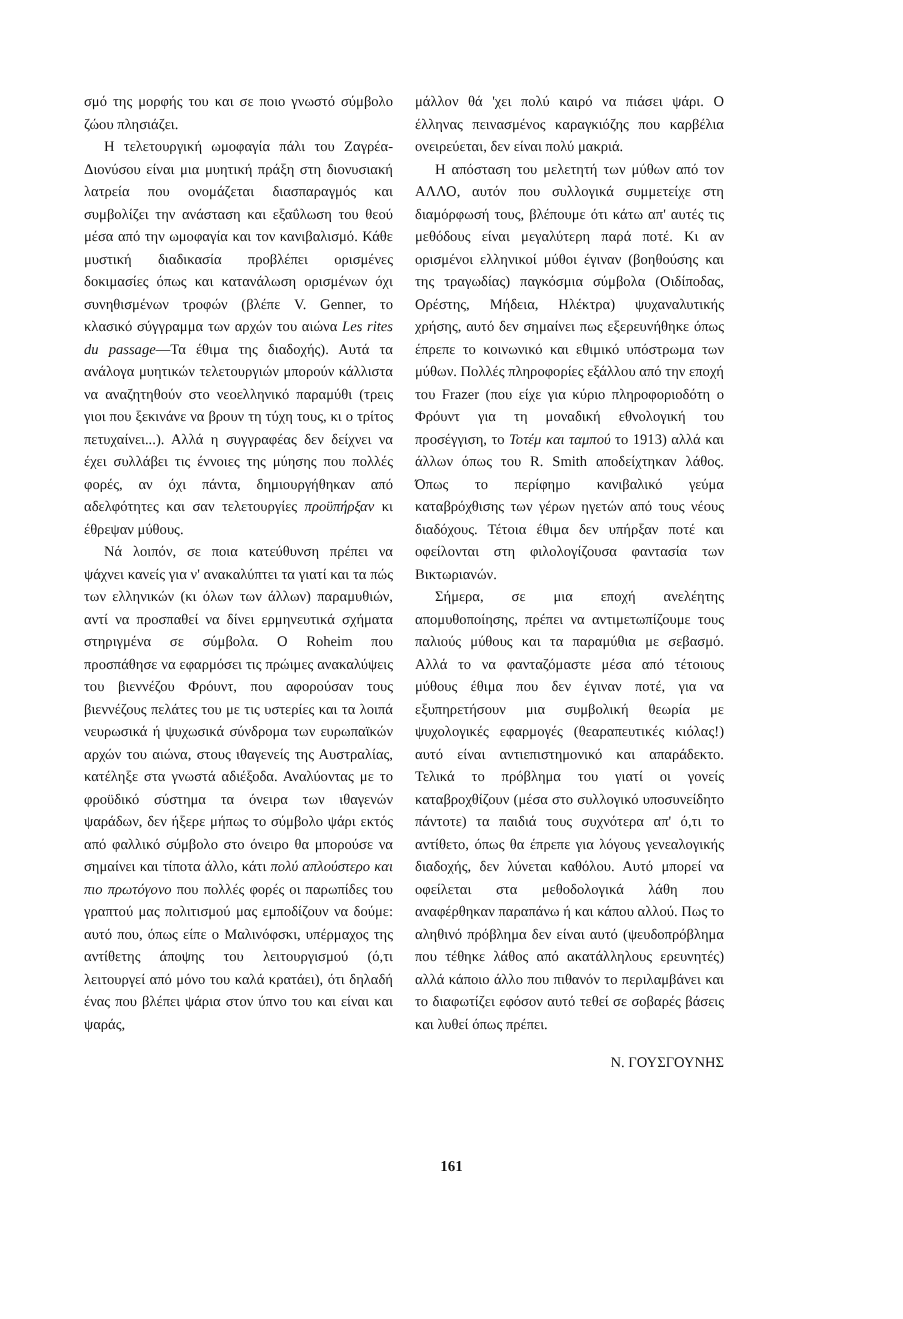σμό της μορφής του και σε ποιο γνωστό σύμβολο ζώου πλησιάζει.
Η τελετουργική ωμοφαγία πάλι του Ζαγρέα-Διονύσου είναι μια μυητική πράξη στη διονυσιακή λατρεία που ονομάζεται διασπαραγμός και συμβολίζει την ανάσταση και εξαΰλωση του θεού μέσα από την ωμοφαγία και τον κανιβαλισμό. Κάθε μυστική διαδικασία προβλέπει ορισμένες δοκιμασίες όπως και κατανάλωση ορισμένων όχι συνηθισμένων τροφών (βλέπε V. Genner, το κλασικό σύγγραμμα των αρχών του αιώνα Les rites du passage—Τα έθιμα της διαδοχής). Αυτά τα ανάλογα μυητικών τελετουργιών μπορούν κάλλιστα να αναζητηθούν στο νεοελληνικό παραμύθι (τρεις γιοι που ξεκινάνε να βρουν τη τύχη τους, κι ο τρίτος πετυχαίνει...). Αλλά η συγγραφέας δεν δείχνει να έχει συλλάβει τις έννοιες της μύησης που πολλές φορές, αν όχι πάντα, δημιουργήθηκαν από αδελφότητες και σαν τελετουργίες προϋπήρξαν κι έθρεψαν μύθους.
Νά λοιπόν, σε ποια κατεύθυνση πρέπει να ψάχνει κανείς για ν' ανακαλύπτει τα γιατί και τα πώς των ελληνικών (κι όλων των άλλων) παραμυθιών, αντί να προσπαθεί να δίνει ερμηνευτικά σχήματα στηριγμένα σε σύμβολα. Ο Roheim που προσπάθησε να εφαρμόσει τις πρώιμες ανακαλύψεις του βιεννέζου Φρόυντ, που αφορούσαν τους βιεννέζους πελάτες του με τις υστερίες και τα λοιπά νευρωσικά ή ψυχωσικά σύνδρομα των ευρωπαϊκών αρχών του αιώνα, στους ιθαγενείς της Αυστραλίας, κατέληξε στα γνωστά αδιέξοδα. Αναλύοντας με το φροϋδικό σύστημα τα όνειρα των ιθαγενών ψαράδων, δεν ήξερε μήπως το σύμβολο ψάρι εκτός από φαλλικό σύμβολο στο όνειρο θα μπορούσε να σημαίνει και τίποτα άλλο, κάτι πολύ απλούστερο και πιο πρωτόγονο που πολλές φορές οι παρωπίδες του γραπτού μας πολιτισμού μας εμποδίζουν να δούμε: αυτό που, όπως είπε ο Μαλινόφσκι, υπέρμαχος της αντίθετης άποψης του λειτουργισμού (ό,τι λειτουργεί από μόνο του καλά κρατάει), ότι δηλαδή ένας που βλέπει ψάρια στον ύπνο του και είναι και ψαράς,
μάλλον θά 'χει πολύ καιρό να πιάσει ψάρι. Ο έλληνας πεινασμένος καραγκιόζης που καρβέλια ονειρεύεται, δεν είναι πολύ μακριά.
Η απόσταση του μελετητή των μύθων από τον ΑΛΛΟ, αυτόν που συλλογικά συμμετείχε στη διαμόρφωσή τους, βλέπουμε ότι κάτω απ' αυτές τις μεθόδους είναι μεγαλύτερη παρά ποτέ. Κι αν ορισμένοι ελληνικοί μύθοι έγιναν (βοηθούσης και της τραγωδίας) παγκόσμια σύμβολα (Οιδίποδας, Ορέστης, Μήδεια, Ηλέκτρα) ψυχαναλυτικής χρήσης, αυτό δεν σημαίνει πως εξερευνήθηκε όπως έπρεπε το κοινωνικό και εθιμικό υπόστρωμα των μύθων. Πολλές πληροφορίες εξάλλου από την εποχή του Frazer (που είχε για κύριο πληροφοριοδότη ο Φρόυντ για τη μοναδική εθνολογική του προσέγγιση, το Τοτέμ και ταμπού το 1913) αλλά και άλλων όπως του R. Smith αποδείχτηκαν λάθος. Όπως το περίφημο κανιβαλικό γεύμα καταβρόχθισης των γέρων ηγετών από τους νέους διαδόχους. Τέτοια έθιμα δεν υπήρξαν ποτέ και οφείλονται στη φιλολογίζουσα φαντασία των Βικτωριανών.
Σήμερα, σε μια εποχή ανελέητης απομυθοποίησης, πρέπει να αντιμετωπίζουμε τους παλιούς μύθους και τα παραμύθια με σεβασμό. Αλλά το να φανταζόμαστε μέσα από τέτοιους μύθους έθιμα που δεν έγιναν ποτέ, για να εξυπηρετήσουν μια συμβολική θεωρία με ψυχολογικές εφαρμογές (θεαραπευτικές κιόλας!) αυτό είναι αντιεπιστημονικό και απαράδεκτο. Τελικά το πρόβλημα του γιατί οι γονείς καταβροχθίζουν (μέσα στο συλλογικό υποσυνείδητο πάντοτε) τα παιδιά τους συχνότερα απ' ό,τι το αντίθετο, όπως θα έπρεπε για λόγους γενεαλογικής διαδοχής, δεν λύνεται καθόλου. Αυτό μπορεί να οφείλεται στα μεθοδολογικά λάθη που αναφέρθηκαν παραπάνω ή και κάπου αλλού. Πως το αληθινό πρόβλημα δεν είναι αυτό (ψευδοπρόβλημα που τέθηκε λάθος από ακατάλληλους ερευνητές) αλλά κάποιο άλλο που πιθανόν το περιλαμβάνει και το διαφωτίζει εφόσον αυτό τεθεί σε σοβαρές βάσεις και λυθεί όπως πρέπει.
Ν. ΓΟΥΣΓΟΥΝΗΣ
161